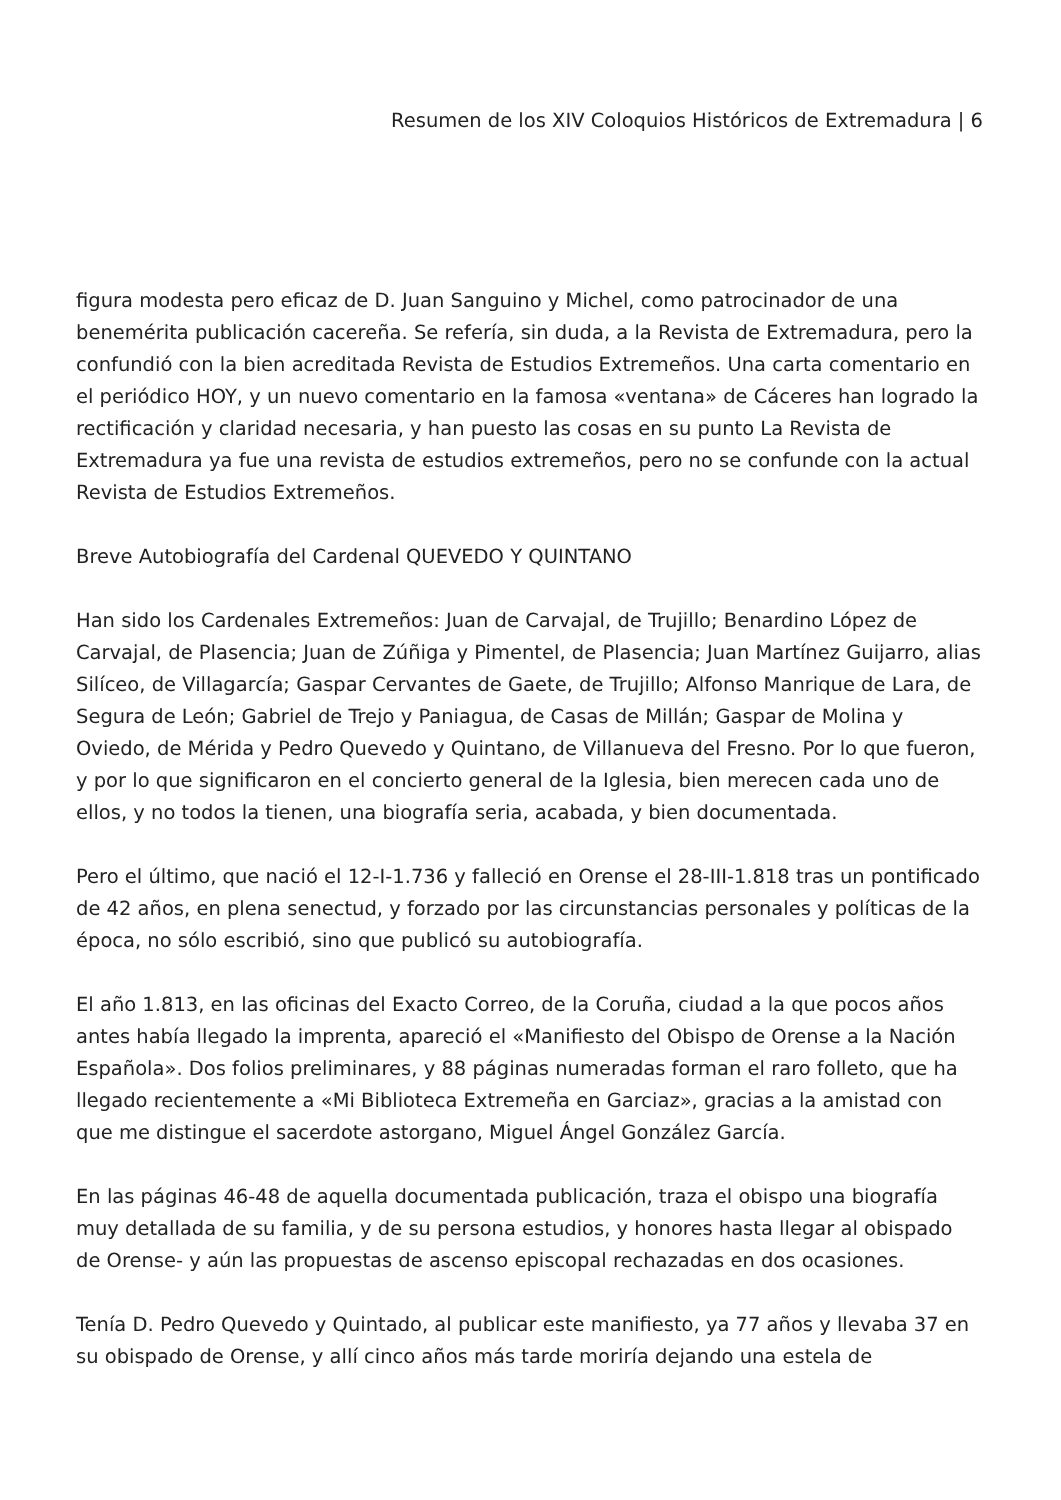Resumen de los XIV Coloquios Históricos de Extremadura | 6
figura modesta pero eficaz de D. Juan Sanguino y Michel, como patrocinador de una benemérita publicación cacereña. Se refería, sin duda, a la Revista de Extremadura, pero la confundió con la bien acreditada Revista de Estudios Extremeños. Una carta comentario en el periódico HOY, y un nuevo comentario en la famosa «ventana» de Cáceres han logrado la rectificación y claridad necesaria, y han puesto las cosas en su punto La Revista de Extremadura ya fue una revista de estudios extremeños, pero no se confunde con la actual Revista de Estudios Extremeños.
Breve Autobiografía del Cardenal QUEVEDO Y QUINTANO
Han sido los Cardenales Extremeños: Juan de Carvajal, de Trujillo; Benardino López de Carvajal, de Plasencia; Juan de Zúñiga y Pimentel, de Plasencia; Juan Martínez Guijarro, alias Silíceo, de Villagarcía; Gaspar Cervantes de Gaete, de Trujillo; Alfonso Manrique de Lara, de Segura de León; Gabriel de Trejo y Paniagua, de Casas de Millán; Gaspar de Molina y Oviedo, de Mérida y Pedro Quevedo y Quintano, de Villanueva del Fresno. Por lo que fueron, y por lo que significaron en el concierto general de la Iglesia, bien merecen cada uno de ellos, y no todos la tienen, una biografía seria, acabada, y bien documentada.
Pero el último, que nació el 12-I-1.736 y falleció en Orense el 28-III-1.818 tras un pontificado de 42 años, en plena senectud, y forzado por las circunstancias personales y políticas de la época, no sólo escribió, sino que publicó su autobiografía.
El año 1.813, en las oficinas del Exacto Correo, de la Coruña, ciudad a la que pocos años antes había llegado la imprenta, apareció el «Manifiesto del Obispo de Orense a la Nación Española». Dos folios preliminares, y 88 páginas numeradas forman el raro folleto, que ha llegado recientemente a «Mi Biblioteca Extremeña en Garciaz», gracias a la amistad con que me distingue el sacerdote astorgano, Miguel Ángel González García.
En las páginas 46-48 de aquella documentada publicación, traza el obispo una biografía muy detallada de su familia, y de su persona estudios, y honores hasta llegar al obispado de Orense- y aún las propuestas de ascenso episcopal rechazadas en dos ocasiones.
Tenía D. Pedro Quevedo y Quintado, al publicar este manifiesto, ya 77 años y llevaba 37 en su obispado de Orense, y allí cinco años más tarde moriría dejando una estela de